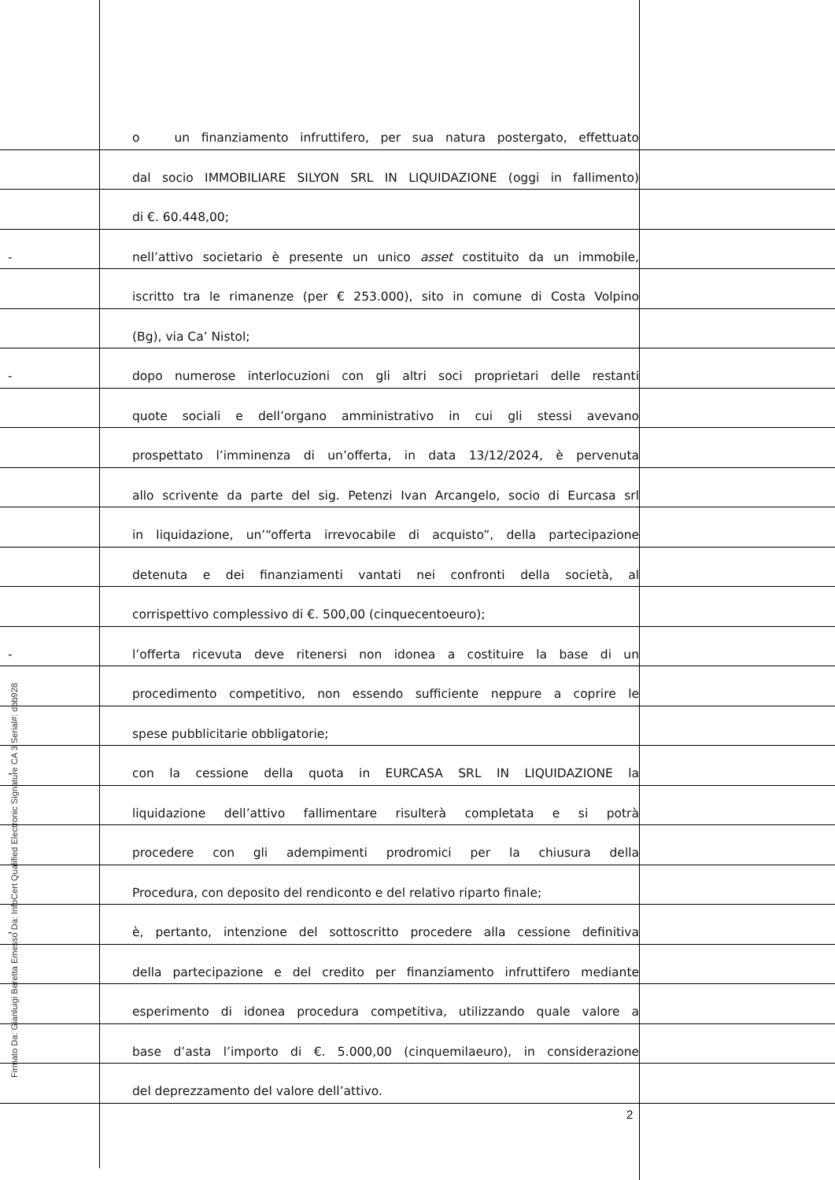Firmato Da: Gianluigi Beretta Emesso Da: InfoCert Qualified Electronic Signature CA 3 Serial#: dbb928
o un finanziamento infruttifero, per sua natura postergato, effettuato
dal socio IMMOBILIARE SILYON SRL IN LIQUIDAZIONE (oggi in fallimento)
di €. 60.448,00;
-
nell’attivo societario è presente un unico asset costituito da un immobile,
iscritto tra le rimanenze (per € 253.000), sito in comune di Costa Volpino
(Bg), via Ca’ Nistol;
-
dopo numerose interlocuzioni con gli altri soci proprietari delle restanti
quote sociali e dell’organo amministrativo in cui gli stessi avevano
prospettato l’imminenza di un’offerta, in data 13/12/2024, è pervenuta
allo scrivente da parte del sig. Petenzi Ivan Arcangelo, socio di Eurcasa srl
in liquidazione, un’“offerta irrevocabile di acquisto”, della partecipazione
detenuta e dei finanziamenti vantati nei confronti della società, al
corrispettivo complessivo di €. 500,00 (cinquecentoeuro);
-
l’offerta ricevuta deve ritenersi non idonea a costituire la base di un
procedimento competitivo, non essendo sufficiente neppure a coprire le
spese pubblicitarie obbligatorie;
-
con la cessione della quota in EURCASA SRL IN LIQUIDAZIONE la
liquidazione dell’attivo fallimentare risulterà completata e si potrà
procedere con gli adempimenti prodromici per la chiusura della
Procedura, con deposito del rendiconto e del relativo riparto finale;
-
è, pertanto, intenzione del sottoscritto procedere alla cessione definitiva
della partecipazione e del credito per finanziamento infruttifero mediante
esperimento di idonea procedura competitiva, utilizzando quale valore a
base d’asta l’importo di €. 5.000,00 (cinquemilaeuro), in considerazione
del deprezzamento del valore dell’attivo.
2